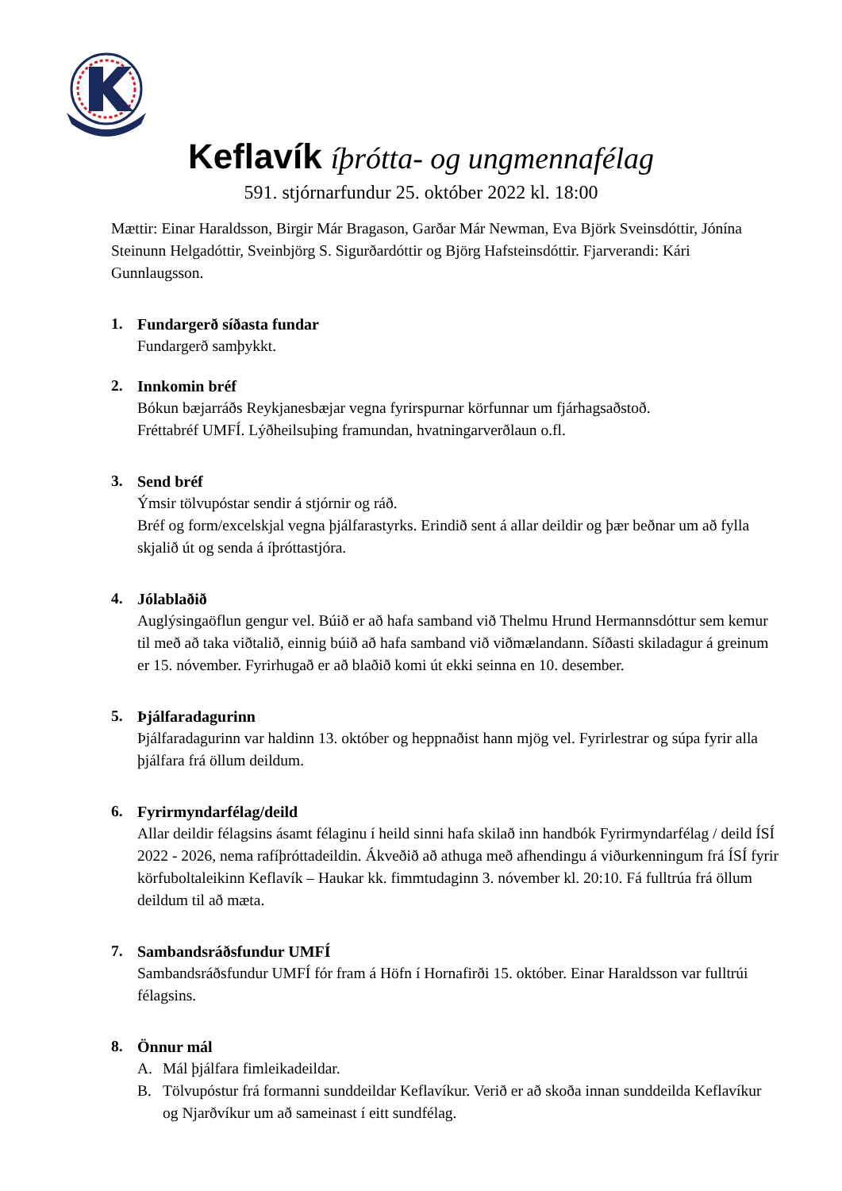Keflavík íþrótta- og ungmennafélag
591. stjórnarfundur 25. október 2022 kl. 18:00
Mættir: Einar Haraldsson, Birgir Már Bragason, Garðar Már Newman, Eva Björk Sveinsdóttir, Jónína Steinunn Helgadóttir, Sveinbjörg S. Sigurðardóttir og Björg Hafsteinsdóttir. Fjarverandi: Kári Gunnlaugsson.
1. Fundargerð síðasta fundar
Fundargerð samþykkt.
2. Innkomin bréf
Bókun bæjarráðs Reykjanesbæjar vegna fyrirspurnar körfunnar um fjárhagsaðstoð.
Fréttabréf UMFÍ. Lýðheilsuþing framundan, hvatningarverðlaun o.fl.
3. Send bréf
Ýmsir tölvupóstar sendir á stjórnir og ráð.
Bréf og form/excelskjal vegna þjálfarastyrks. Erindið sent á allar deildir og þær beðnar um að fylla skjalið út og senda á íþróttastjóra.
4. Jólablaðið
Auglýsingaöflun gengur vel. Búið er að hafa samband við Thelmu Hrund Hermannsdóttur sem kemur til með að taka viðtalið, einnig búið að hafa samband við viðmælandann. Síðasti skiladagur á greinum er 15. nóvember. Fyrirhugað er að blaðið komi út ekki seinna en 10. desember.
5. Þjálfaradagurinn
Þjálfaradagurinn var haldinn 13. október og heppnaðist hann mjög vel. Fyrirlestrar og súpa fyrir alla þjálfara frá öllum deildum.
6. Fyrirmyndarfélag/deild
Allar deildir félagsins ásamt félaginu í heild sinni hafa skilað inn handbók Fyrirmyndarfélag / deild ÍSÍ 2022 - 2026, nema rafíþróttadeildin. Ákveðið að athuga með afhendingu á viðurkenningum frá ÍSÍ fyrir körfuboltaleikinn Keflavík – Haukar kk. fimmtudaginn 3. nóvember kl. 20:10. Fá fulltrúa frá öllum deildum til að mæta.
7. Sambandsráðsfundur UMFÍ
Sambandsráðsfundur UMFÍ fór fram á Höfn í Hornafirði 15. október. Einar Haraldsson var fulltrúi félagsins.
8. Önnur mál
A. Mál þjálfara fimleikadeildar.
B. Tölvupóstur frá formanni sunddeildar Keflavíkur. Verið er að skoða innan sunddeilda Keflavíkur og Njarðvíkur um að sameinast í eitt sundfélag.